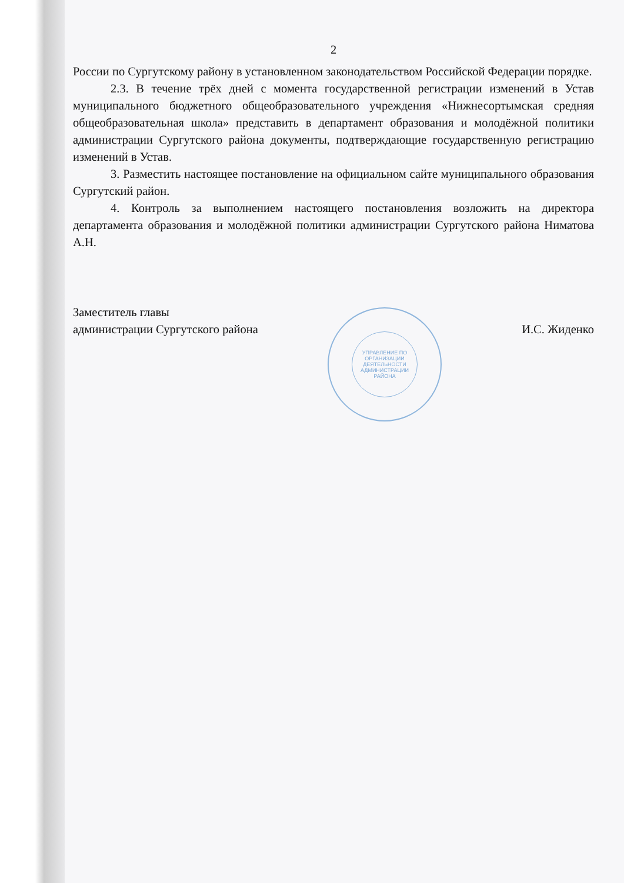2
России по Сургутскому району в установленном законодательством Российской Федерации порядке.
2.3. В течение трёх дней с момента государственной регистрации изменений в Устав муниципального бюджетного общеобразовательного учреждения «Нижнесортымская средняя общеобразовательная школа» представить в департамент образования и молодёжной политики администрации Сургутского района документы, подтверждающие государственную регистрацию изменений в Устав.
3. Разместить настоящее постановление на официальном сайте муниципального образования Сургутский район.
4. Контроль за выполнением настоящего постановления возложить на директора департамента образования и молодёжной политики администрации Сургутского района Ниматова А.Н.
Заместитель главы
администрации Сургутского района
И.С. Жиденко
УПРАВЛЕНИЕ ПО
ОРГАНИЗАЦИИ
ДЕЯТЕЛЬНОСТИ
АДМИНИСТРАЦИИ
РАЙОНА